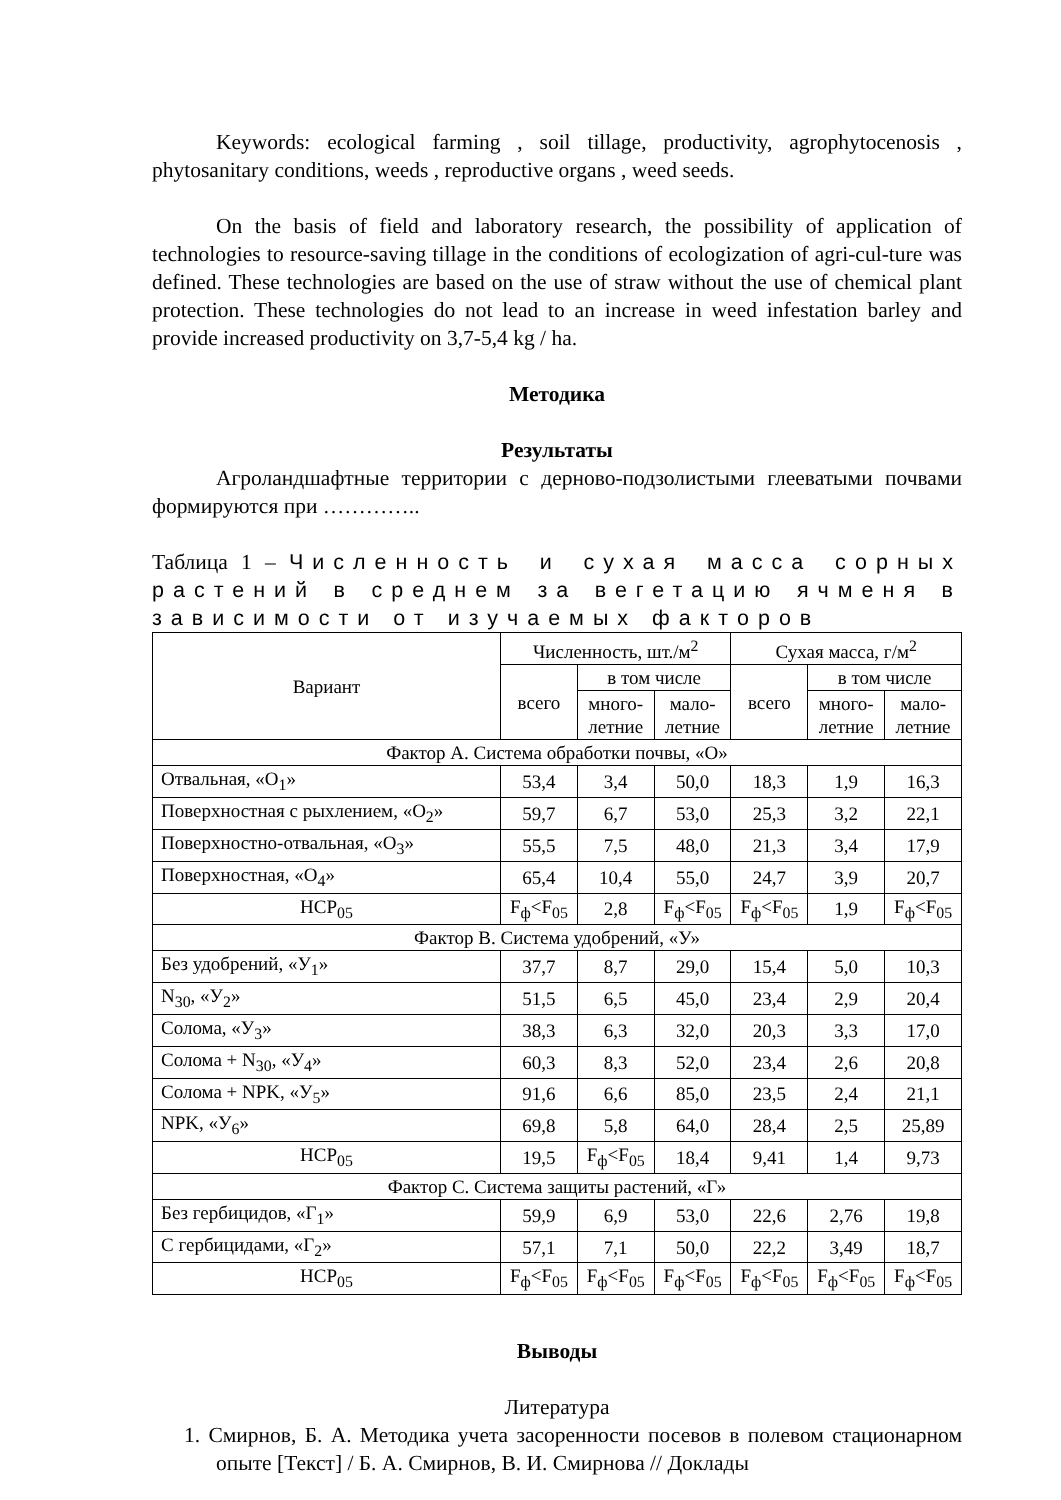Keywords: ecological farming , soil tillage, productivity, agrophytocenosis , phytosanitary conditions, weeds , reproductive organs , weed seeds.
On the basis of field and laboratory research, the possibility of application of technologies to resource-saving tillage in the conditions of ecologization of agri-cul-ture was defined. These technologies are based on the use of straw without the use of chemical plant protection. These technologies do not lead to an increase in weed infestation barley and provide increased productivity on 3,7-5,4 kg / ha.
Методика
Результаты
Агроландшафтные территории с дерново-подзолистыми глееватыми почвами формируются при …………..
Таблица 1 – Численность и сухая масса сорных растений в среднем за вегетацию ячменя в зависимости от изучаемых факторов
| Вариант | Численность, шт./м<sup>2</sup> | | | Сухая масса, г/м<sup>2</sup> | | |
| --- | --- | --- | --- | --- | --- | --- |
| | всего | в том числе | | всего | в том числе | |
| | | много- летние | мало- летние | | много- летние | мало- летние |
| Фактор А. Система обработки почвы, «О» | | | | | | |
| Отвальная, «О<sub>1</sub>» | 53,4 | 3,4 | 50,0 | 18,3 | 1,9 | 16,3 |
| Поверхностная с рыхлением, «О<sub>2</sub>» | 59,7 | 6,7 | 53,0 | 25,3 | 3,2 | 22,1 |
| Поверхностно-отвальная, «О<sub>3</sub>» | 55,5 | 7,5 | 48,0 | 21,3 | 3,4 | 17,9 |
| Поверхностная, «О<sub>4</sub>» | 65,4 | 10,4 | 55,0 | 24,7 | 3,9 | 20,7 |
| НСР<sub>05</sub> | F<sub>ф</sub><F<sub>05</sub> | 2,8 | F<sub>ф</sub><F<sub>05</sub> | F<sub>ф</sub><F<sub>05</sub> | 1,9 | F<sub>ф</sub><F<sub>05</sub> |
| Фактор В. Система удобрений, «У» | | | | | | |
| Без удобрений, «У<sub>1</sub>» | 37,7 | 8,7 | 29,0 | 15,4 | 5,0 | 10,3 |
| N<sub>30</sub>, «У<sub>2</sub>» | 51,5 | 6,5 | 45,0 | 23,4 | 2,9 | 20,4 |
| Солома, «У<sub>3</sub>» | 38,3 | 6,3 | 32,0 | 20,3 | 3,3 | 17,0 |
| Солома + N<sub>30</sub>, «У<sub>4</sub>» | 60,3 | 8,3 | 52,0 | 23,4 | 2,6 | 20,8 |
| Солома + NPK, «У<sub>5</sub>» | 91,6 | 6,6 | 85,0 | 23,5 | 2,4 | 21,1 |
| NPK, «У<sub>6</sub>» | 69,8 | 5,8 | 64,0 | 28,4 | 2,5 | 25,89 |
| НСР<sub>05</sub> | 19,5 | F<sub>ф</sub><F<sub>05</sub> | 18,4 | 9,41 | 1,4 | 9,73 |
| Фактор С. Система защиты растений, «Г» | | | | | | |
| Без гербицидов, «Г<sub>1</sub>» | 59,9 | 6,9 | 53,0 | 22,6 | 2,76 | 19,8 |
| С гербицидами, «Г<sub>2</sub>» | 57,1 | 7,1 | 50,0 | 22,2 | 3,49 | 18,7 |
| НСР<sub>05</sub> | F<sub>ф</sub><F<sub>05</sub> | F<sub>ф</sub><F<sub>05</sub> | F<sub>ф</sub><F<sub>05</sub> | F<sub>ф</sub><F<sub>05</sub> | F<sub>ф</sub><F<sub>05</sub> | F<sub>ф</sub><F<sub>05</sub> |
Выводы
Литература
1. Смирнов, Б. А. Методика учета засоренности посевов в полевом стационарном опыте [Текст] / Б. А. Смирнов, В. И. Смирнова // Доклады